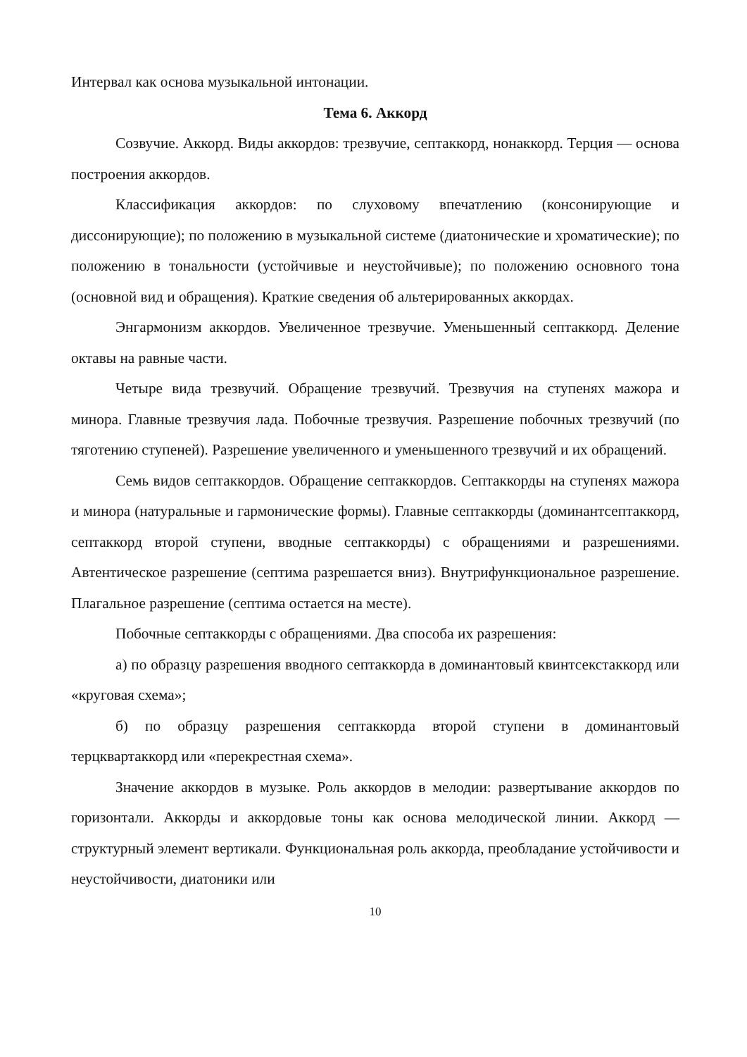Интервал как основа музыкальной интонации.
Тема 6. Аккорд
Созвучие. Аккорд. Виды аккордов: трезвучие, септаккорд, нонаккорд. Терция — основа построения аккордов.
Классификация аккордов: по слуховому впечатлению (консонирующие и диссонирующие); по положению в музыкальной системе (диатонические и хроматические); по положению в тональности (устойчивые и неустойчивые); по положению основного тона (основной вид и обращения). Краткие сведения об альтерированных аккордах.
Энгармонизм аккордов. Увеличенное трезвучие. Уменьшенный септаккорд. Деление октавы на равные части.
Четыре вида трезвучий. Обращение трезвучий. Трезвучия на ступенях мажора и минора. Главные трезвучия лада. Побочные трезвучия. Разрешение побочных трезвучий (по тяготению ступеней). Разрешение увеличенного и уменьшенного трезвучий и их обращений.
Семь видов септаккордов. Обращение септаккордов. Септаккорды на ступенях мажора и минора (натуральные и гармонические формы). Главные септаккорды (доминантсептаккорд, септаккорд второй ступени, вводные септаккорды) с обращениями и разрешениями. Автентическое разрешение (септима разрешается вниз). Внутрифункциональное разрешение. Плагальное разрешение (септима остается на месте).
Побочные септаккорды с обращениями. Два способа их разрешения:
а) по образцу разрешения вводного септаккорда в доминантовый квинтсекстаккорд или «круговая схема»;
б) по образцу разрешения септаккорда второй ступени в доминантовый терцквартаккорд или «перекрестная схема».
Значение аккордов в музыке. Роль аккордов в мелодии: развертывание аккордов по горизонтали. Аккорды и аккордовые тоны как основа мелодической линии. Аккорд — структурный элемент вертикали. Функциональная роль аккорда, преобладание устойчивости и неустойчивости, диатоники или
10